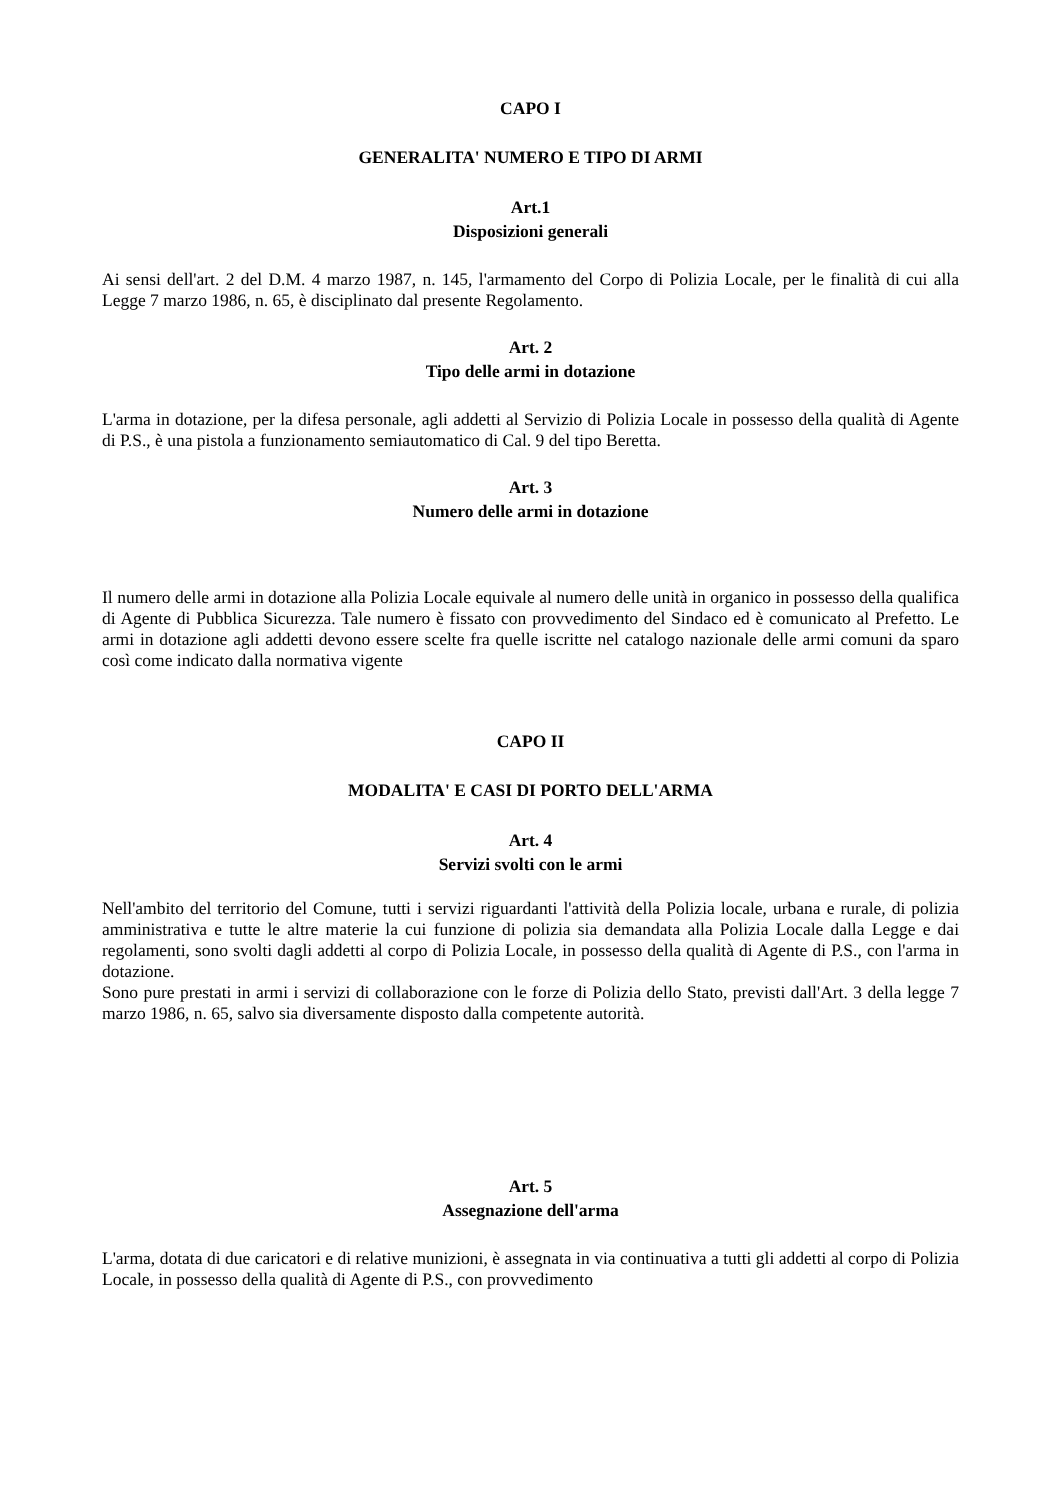CAPO I
GENERALITA' NUMERO E TIPO DI ARMI
Art.1
Disposizioni generali
Ai sensi dell'art. 2 del D.M. 4 marzo 1987, n. 145, l'armamento del Corpo di Polizia Locale, per le finalità di cui alla Legge 7 marzo 1986, n. 65, è disciplinato dal presente Regolamento.
Art. 2
Tipo delle armi in dotazione
L'arma in dotazione, per la difesa personale, agli addetti al Servizio di Polizia Locale in possesso della qualità di Agente di P.S., è una pistola a funzionamento semiautomatico di Cal. 9 del tipo Beretta.
Art. 3
Numero delle armi in dotazione
Il numero delle armi in dotazione alla Polizia Locale equivale al numero delle unità in organico in possesso della qualifica di Agente di Pubblica Sicurezza. Tale numero è fissato con provvedimento del Sindaco ed è comunicato al Prefetto. Le armi in dotazione agli addetti devono essere scelte fra quelle iscritte nel catalogo nazionale delle armi comuni da sparo così come indicato dalla normativa vigente
CAPO II
MODALITA' E CASI DI PORTO DELL'ARMA
Art. 4
Servizi svolti con le armi
Nell'ambito del territorio del Comune, tutti i servizi riguardanti l'attività della Polizia locale, urbana e rurale, di polizia amministrativa e tutte le altre materie la cui funzione di polizia sia demandata alla Polizia Locale dalla Legge e dai regolamenti, sono svolti dagli addetti al corpo di Polizia Locale, in possesso della qualità di Agente di P.S., con l'arma in dotazione.
Sono pure prestati in armi i servizi di collaborazione con le forze di Polizia dello Stato, previsti dall'Art. 3 della legge 7 marzo 1986, n. 65, salvo sia diversamente disposto dalla competente autorità.
Art. 5
Assegnazione dell'arma
L'arma, dotata di due caricatori e di relative munizioni, è assegnata in via continuativa a tutti gli addetti al corpo di Polizia Locale, in possesso della qualità di Agente di P.S., con provvedimento